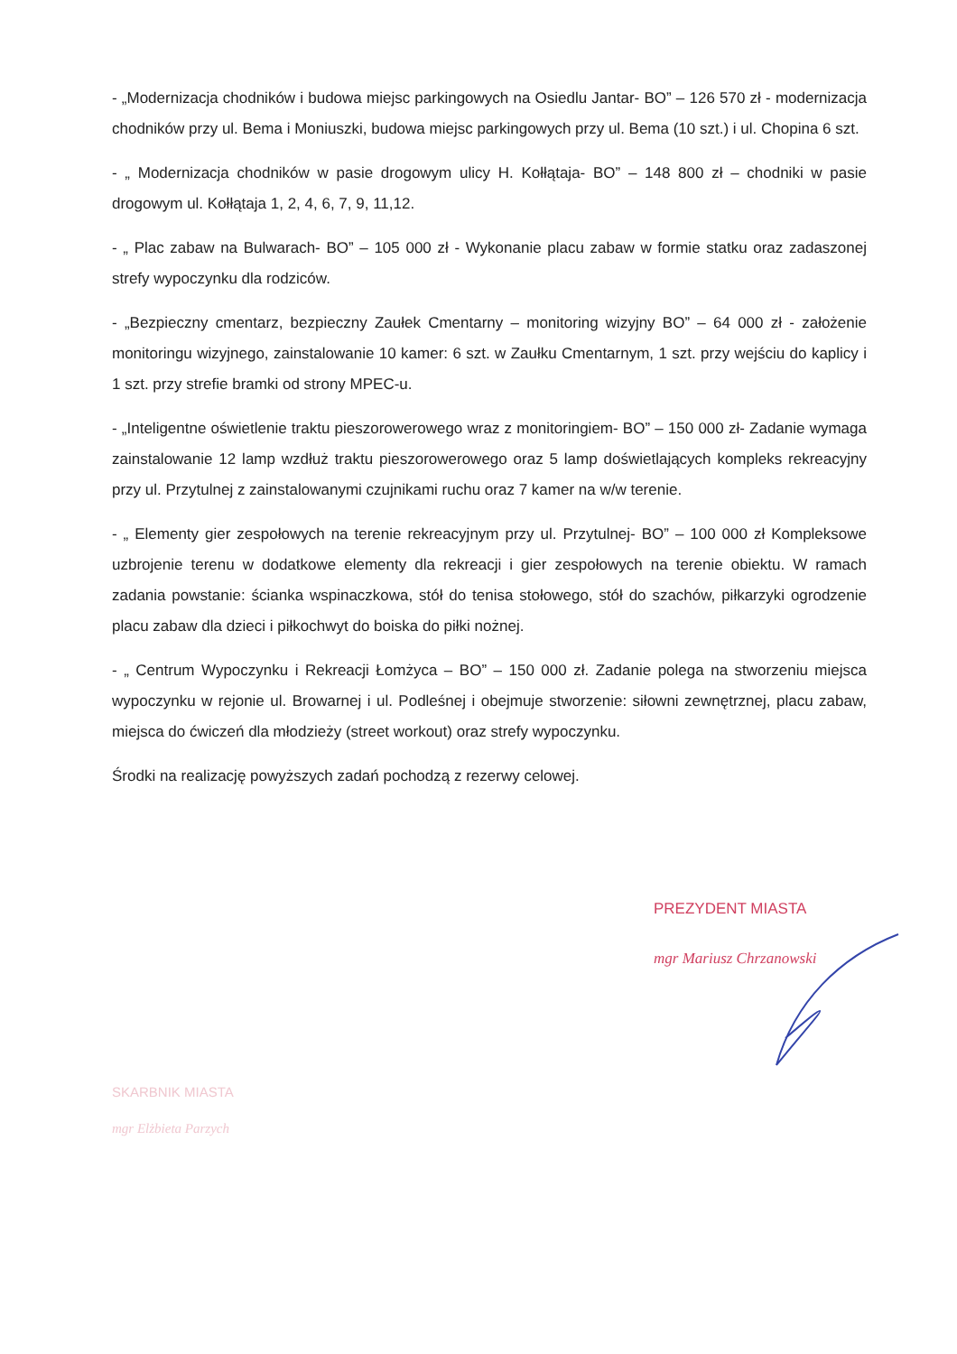- „Modernizacja chodników i budowa miejsc parkingowych na Osiedlu Jantar- BO” – 126 570 zł - modernizacja chodników przy ul. Bema i Moniuszki, budowa miejsc parkingowych przy ul. Bema (10 szt.) i ul. Chopina 6 szt.
- „ Modernizacja chodników w pasie drogowym ulicy H. Kołłątaja- BO” – 148 800 zł – chodniki w pasie drogowym ul. Kołłątaja 1, 2, 4, 6, 7, 9, 11,12.
- „ Plac zabaw na Bulwarach- BO” – 105 000 zł - Wykonanie placu zabaw w formie statku oraz zadaszonej strefy wypoczynku dla rodziców.
- „Bezpieczny cmentarz, bezpieczny Zaułek Cmentarny – monitoring wizyjny BO” – 64 000 zł - założenie monitoringu wizyjnego, zainstalowanie 10 kamer: 6 szt. w Zaułku Cmentarnym, 1 szt. przy wejściu do kaplicy i 1 szt. przy strefie bramki od strony MPEC-u.
- „Inteligentne oświetlenie traktu pieszorowerowego wraz z monitoringiem- BO” – 150 000 zł- Zadanie wymaga zainstalowanie 12 lamp wzdłuż traktu pieszorowerowego oraz 5 lamp doświetlających kompleks rekreacyjny przy ul. Przytulnej z zainstalowanymi czujnikami ruchu oraz 7 kamer na w/w terenie.
- „ Elementy gier zespołowych na terenie rekreacyjnym przy ul. Przytulnej- BO” – 100 000 zł Kompleksowe uzbrojenie terenu w dodatkowe elementy dla rekreacji i gier zespołowych na terenie obiektu. W ramach zadania powstanie: ścianka wspinaczkowa, stół do tenisa stołowego, stół do szachów, piłkarzyki ogrodzenie placu zabaw dla dzieci i piłkochwyt do boiska do piłki nożnej.
- „ Centrum Wypoczynku i Rekreacji Łomżyca – BO” – 150 000 zł. Zadanie polega na stworzeniu miejsca wypoczynku w rejonie ul. Browarnej i ul. Podleśnej i obejmuje stworzenie: siłowni zewnętrznej, placu zabaw, miejsca do ćwiczeń dla młodzieży (street workout) oraz strefy wypoczynku.
Środki na realizację powyższych zadań pochodzą z rezerwy celowej.
PREZYDENT MIASTA
mgr Mariusz Chrzanowski
SKARBNIK MIASTA
mgr Elżbieta Parzych